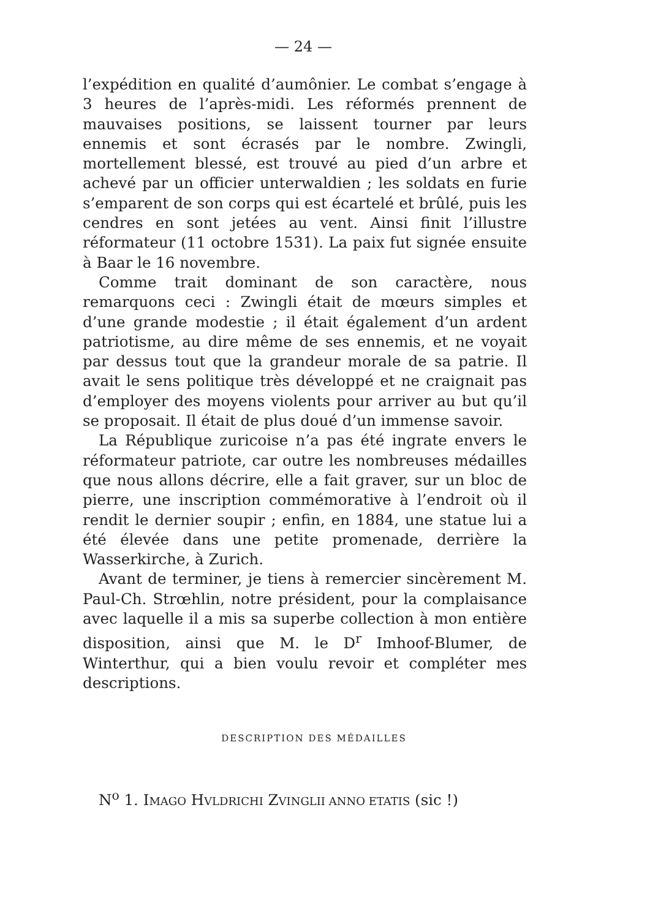— 24 —
l’expédition en qualité d’aumônier. Le combat s’engage à 3 heures de l’après-midi. Les réformés prennent de mauvaises positions, se laissent tourner par leurs ennemis et sont écrasés par le nombre. Zwingli, mortellement blessé, est trouvé au pied d’un arbre et achevé par un officier unterwaldien ; les soldats en furie s’emparent de son corps qui est écartelé et brûlé, puis les cendres en sont jetées au vent. Ainsi finit l’illustre réformateur (11 octobre 1531). La paix fut signée ensuite à Baar le 16 novembre.
Comme trait dominant de son caractère, nous remarquons ceci : Zwingli était de mœurs simples et d’une grande modestie ; il était également d’un ardent patriotisme, au dire même de ses ennemis, et ne voyait par dessus tout que la grandeur morale de sa patrie. Il avait le sens politique très développé et ne craignait pas d’employer des moyens violents pour arriver au but qu’il se proposait. Il était de plus doué d’un immense savoir.
La République zuricoise n’a pas été ingrate envers le réformateur patriote, car outre les nombreuses médailles que nous allons décrire, elle a fait graver, sur un bloc de pierre, une inscription commémorative à l’endroit où il rendit le dernier soupir ; enfin, en 1884, une statue lui a été élevée dans une petite promenade, derrière la Wasserkirche, à Zurich.
Avant de terminer, je tiens à remercier sincèrement M. Paul-Ch. Strœhlin, notre président, pour la complaisance avec laquelle il a mis sa superbe collection à mon entière disposition, ainsi que M. le D<sup>r</sup> Imhoof-Blumer, de Winterthur, qui a bien voulu revoir et compléter mes descriptions.
DESCRIPTION DES MÉDAILLES
N<sup>o</sup> 1. IMAGO HVLDRICHI ZVINGLII ANNO ETATIS (sic !)